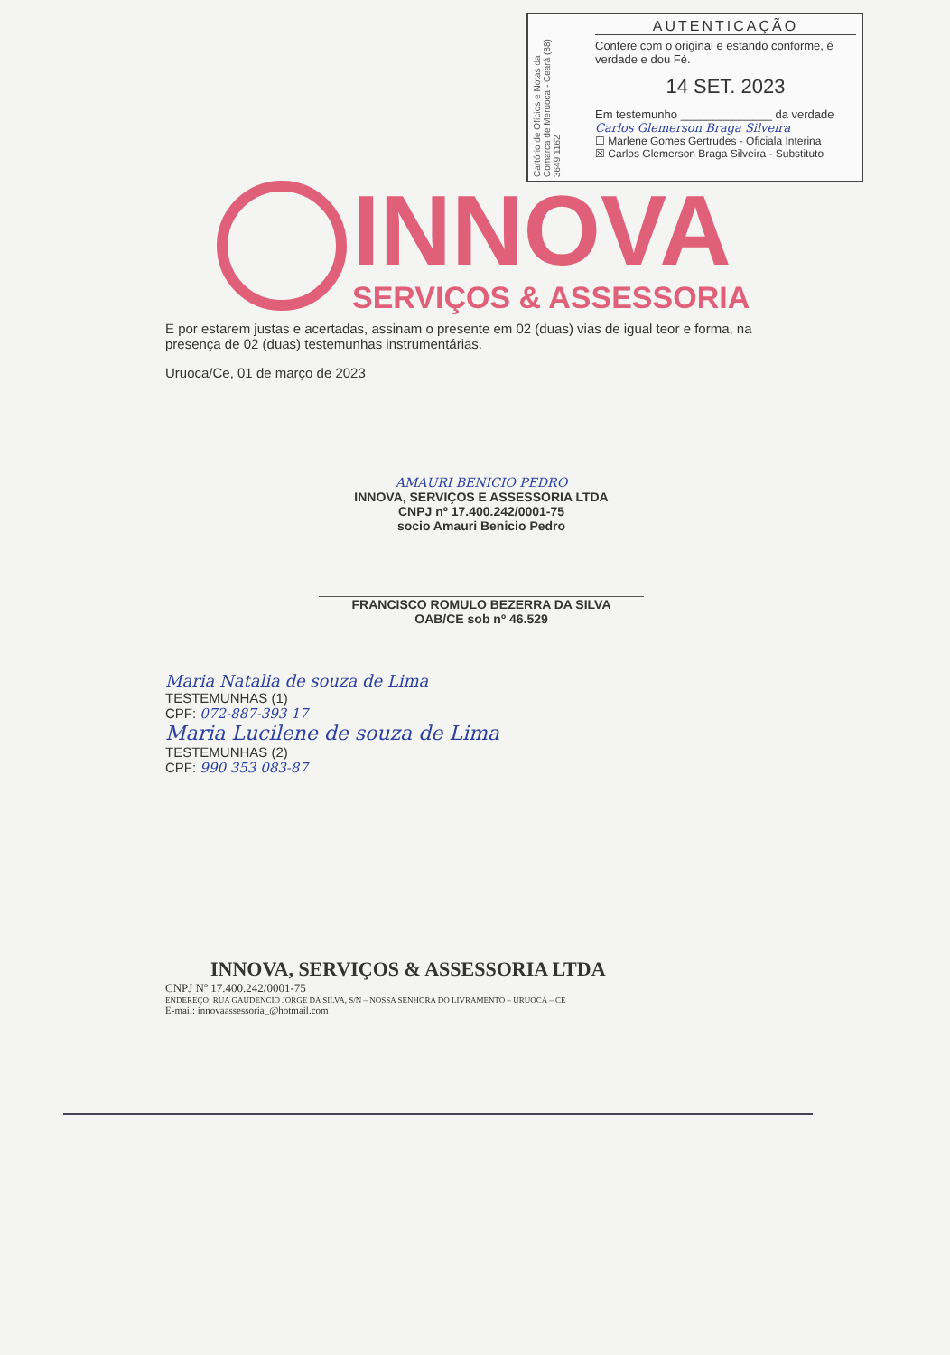Cartório de Ofícios e Notas da Comarca de Meruoca - Ceará (88) 3649 1162
AUTENTICAÇÃO
Confere com o original e estando conforme, é verdade e dou Fé.
14 SET. 2023
Em testemunho ______________ da verdade
Carlos Glemerson Braga Silveira
☐ Marlene Gomes Gertrudes - Oficiala Interina
☒ Carlos Glemerson Braga Silveira - Substituto
INNOVA
SERVIÇOS & ASSESSORIA
E por estarem justas e acertadas, assinam o presente em 02 (duas) vias de igual teor e forma, na presença de 02 (duas) testemunhas instrumentárias.
Uruoca/Ce, 01 de março de 2023
AMAURI BENICIO PEDRO
INNOVA, SERVIÇOS E ASSESSORIA LTDA
CNPJ nº 17.400.242/0001-75
socio Amauri Benicio Pedro
FRANCISCO ROMULO BEZERRA DA SILVA
OAB/CE sob nº 46.529
Maria Natalia de souza de Lima
TESTEMUNHAS (1)
CPF: 072-887-393 17
Maria Lucilene de souza de Lima
TESTEMUNHAS (2)
CPF: 990 353 083-87
INNOVA, SERVIÇOS & ASSESSORIA LTDA
CNPJ Nº 17.400.242/0001-75
ENDEREÇO: RUA GAUDENCIO JORGE DA SILVA, S/N – NOSSA SENHORA DO LIVRAMENTO – URUOCA – CE
E-mail: innovaassessoria_@hotmail.com